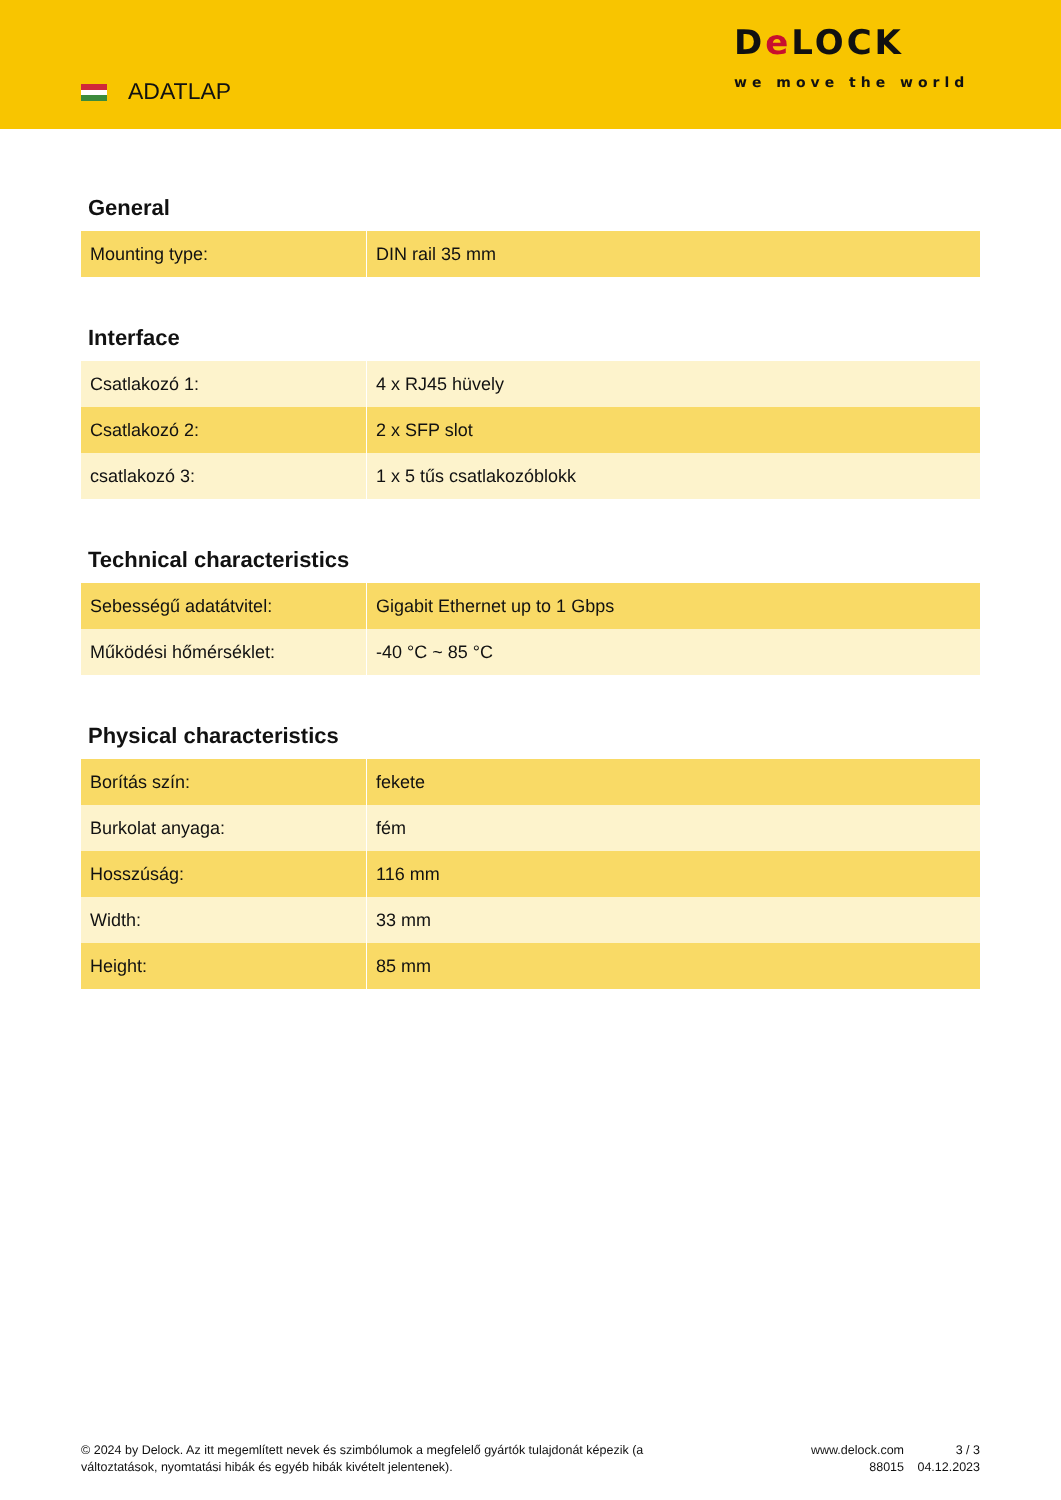ADATLAP
De LOCK
we move the world
General
| Mounting type: | DIN rail 35 mm |
Interface
| Csatlakozó 1: | 4 x RJ45 hüvely |
| Csatlakozó 2: | 2 x SFP slot |
| csatlakozó 3: | 1 x 5 tűs csatlakozóblokk |
Technical characteristics
| Sebességű adatátvitel: | Gigabit Ethernet up to 1 Gbps |
| Működési hőmérséklet: | -40 °C ~ 85 °C |
Physical characteristics
| Borítás szín: | fekete |
| Burkolat anyaga: | fém |
| Hosszúság: | 116 mm |
| Width: | 33 mm |
| Height: | 85 mm |
© 2024 by Delock. Az itt megemlített nevek és szimbólumok a megfelelő gyártók tulajdonát képezik (a változtatások, nyomtatási hibák és egyéb hibák kivételt jelentenek).
www.delock.com
88015
3 / 3
04.12.2023